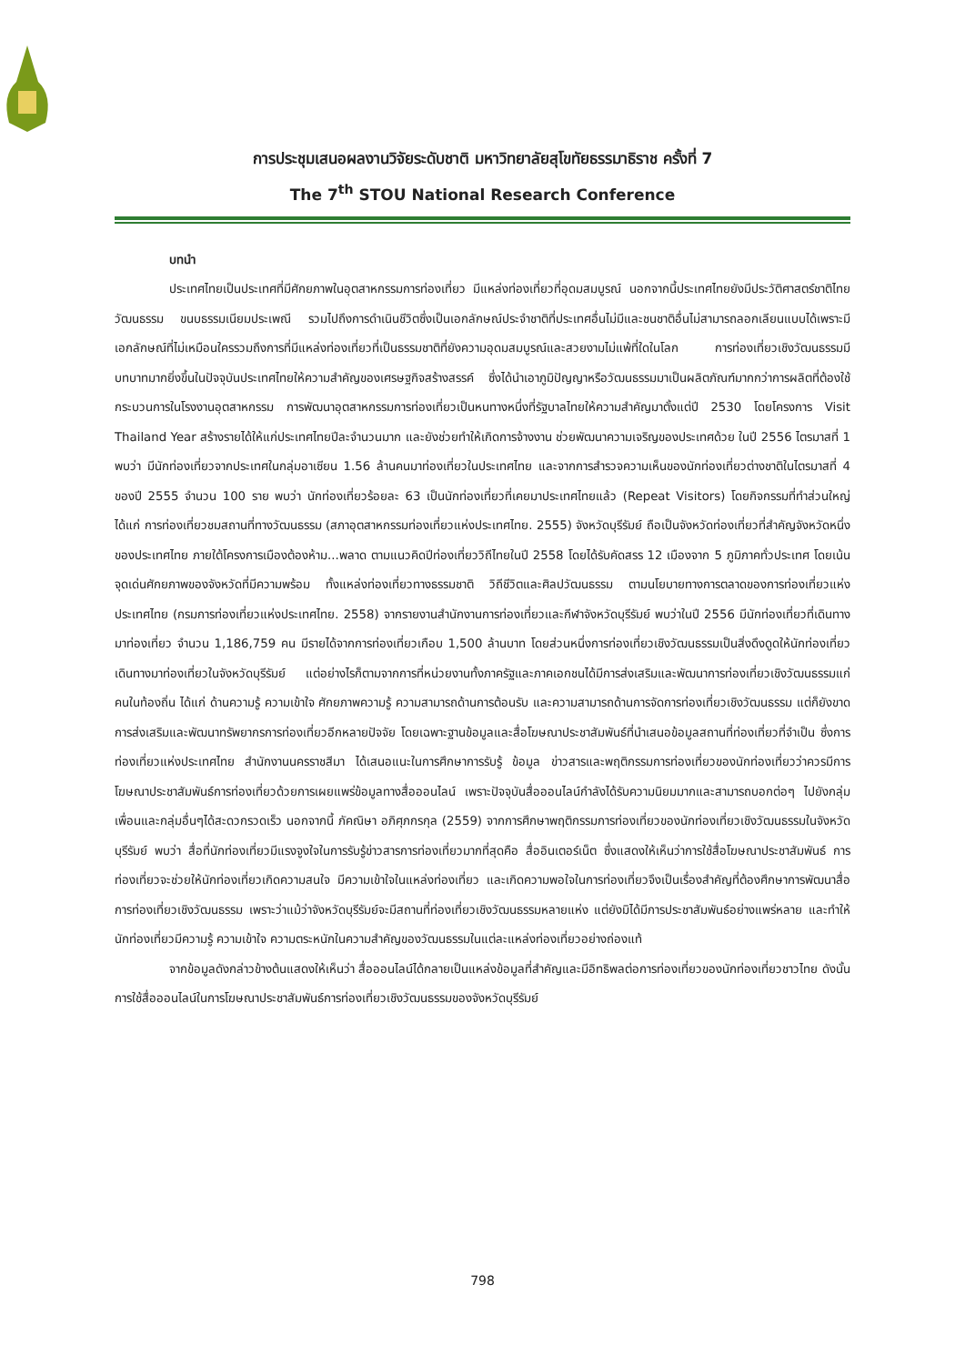การประชุมเสนอผลงานวิจัยระดับชาติ มหาวิทยาลัยสุโขทัยธรรมาธิราช ครั้งที่ 7
The 7<sup>th</sup> STOU National Research Conference
บทนำ
ประเทศไทยเป็นประเทศที่มีศักยภาพในอุตสาหกรรมการท่องเที่ยว มีแหล่งท่องเที่ยวที่อุดมสมบูรณ์ นอกจากนี้ประเทศไทยยังมีประวัติศาสตร์ชาติไทย วัฒนธรรม ขนบธรรมเนียมประเพณี รวมไปถึงการดำเนินชีวิตซึ่งเป็นเอกลักษณ์ประจำชาติที่ประเทศอื่นไม่มีและชนชาติอื่นไม่สามารถลอกเลียนแบบได้เพราะมีเอกลักษณ์ที่ไม่เหมือนใครรวมถึงการที่มีแหล่งท่องเที่ยวที่เป็นธรรมชาติที่ยังความอุดมสมบูรณ์และสวยงามไม่แพ้ที่ใดในโลก การท่องเที่ยวเชิงวัฒนธรรมมีบทบาทมากยิ่งขึ้นในปัจจุบันประเทศไทยให้ความสำคัญของเศรษฐกิจสร้างสรรค์ ซึ่งได้นำเอาภูมิปัญญาหรือวัฒนธรรมมาเป็นผลิตภัณฑ์มากกว่าการผลิตที่ต้องใช้กระบวนการในโรงงานอุตสาหกรรม การพัฒนาอุตสาหกรรมการท่องเที่ยวเป็นหนทางหนึ่งที่รัฐบาลไทยให้ความสำคัญมาตั้งแต่ปี 2530 โดยโครงการ Visit Thailand Year สร้างรายได้ให้แก่ประเทศไทยปีละจำนวนมาก และยังช่วยทำให้เกิดการจ้างงาน ช่วยพัฒนาความเจริญของประเทศด้วย ในปี 2556 ไตรมาสที่ 1 พบว่า มีนักท่องเที่ยวจากประเทศในกลุ่มอาเซียน 1.56 ล้านคนมาท่องเที่ยวในประเทศไทย และจากการสำรวจความเห็นของนักท่องเที่ยวต่างชาติในไตรมาสที่ 4 ของปี 2555 จำนวน 100 ราย พบว่า นักท่องเที่ยวร้อยละ 63 เป็นนักท่องเที่ยวที่เคยมาประเทศไทยแล้ว (Repeat Visitors) โดยกิจกรรมที่ทำส่วนใหญ่ ได้แก่ การท่องเที่ยวชมสถานที่ทางวัฒนธรรม (สภาอุตสาหกรรมท่องเที่ยวแห่งประเทศไทย. 2555) จังหวัดบุรีรัมย์ ถือเป็นจังหวัดท่องเที่ยวที่สำคัญจังหวัดหนึ่งของประเทศไทย ภายใต้โครงการเมืองต้องห้าม...พลาด ตามแนวคิดปีท่องเที่ยววิถีไทยในปี 2558 โดยได้รับคัดสรร 12 เมืองจาก 5 ภูมิภาคทั่วประเทศ โดยเน้นจุดเด่นศักยภาพของจังหวัดที่มีความพร้อม ทั้งแหล่งท่องเที่ยวทางธรรมชาติ วิถีชีวิตและศิลปวัฒนธรรม ตามนโยบายทางการตลาดของการท่องเที่ยวแห่งประเทศไทย (กรมการท่องเที่ยวแห่งประเทศไทย. 2558) จากรายงานสำนักงานการท่องเที่ยวและกีฬาจังหวัดบุรีรัมย์ พบว่าในปี 2556 มีนักท่องเที่ยวที่เดินทางมาท่องเที่ยว จำนวน 1,186,759 คน มีรายได้จากการท่องเที่ยวเกือบ 1,500 ล้านบาท โดยส่วนหนึ่งการท่องเที่ยวเชิงวัฒนธรรมเป็นสิ่งดึงดูดให้นักท่องเที่ยวเดินทางมาท่องเที่ยวในจังหวัดบุรีรัมย์ แต่อย่างไรก็ตามจากการที่หน่วยงานทั้งภาครัฐและภาคเอกชนได้มีการส่งเสริมและพัฒนาการท่องเที่ยวเชิงวัฒนธรรมแก่คนในท้องถิ่น ได้แก่ ด้านความรู้ ความเข้าใจ ศักยภาพความรู้ ความสามารถด้านการต้อนรับ และความสามารถด้านการจัดการท่องเที่ยวเชิงวัฒนธรรม แต่ก็ยังขาดการส่งเสริมและพัฒนาทรัพยากรการท่องเที่ยวอีกหลายปัจจัย โดยเฉพาะฐานข้อมูลและสื่อโฆษณาประชาสัมพันธ์ที่นำเสนอข้อมูลสถานที่ท่องเที่ยวที่จำเป็น ซึ่งการท่องเที่ยวแห่งประเทศไทย สำนักงานนครราชสีมา ได้เสนอแนะในการศึกษาการรับรู้ ข้อมูล ข่าวสารและพฤติกรรมการท่องเที่ยวของนักท่องเที่ยวว่าควรมีการโฆษณาประชาสัมพันธ์การท่องเที่ยวด้วยการเผยแพร่ข้อมูลทางสื่อออนไลน์ เพราะปัจจุบันสื่อออนไลน์กำลังได้รับความนิยมมากและสามารถบอกต่อๆ ไปยังกลุ่มเพื่อนและกลุ่มอื่นๆได้สะดวกรวดเร็ว นอกจากนี้ ภัคณิษา อภิศุภกรกุล (2559) จากการศึกษาพฤติกรรมการท่องเที่ยวของนักท่องเที่ยวเชิงวัฒนธรรมในจังหวัดบุรีรัมย์ พบว่า สื่อที่นักท่องเที่ยวมีแรงจูงใจในการรับรู้ข่าวสารการท่องเที่ยวมากที่สุดคือ สื่ออินเตอร์เน็ต ซึ่งแสดงให้เห็นว่าการใช้สื่อโฆษณาประชาสัมพันธ์ การท่องเที่ยวจะช่วยให้นักท่องเที่ยวเกิดความสนใจ มีความเข้าใจในแหล่งท่องเที่ยว และเกิดความพอใจในการท่องเที่ยวจึงเป็นเรื่องสำคัญที่ต้องศึกษาการพัฒนาสื่อการท่องเที่ยวเชิงวัฒนธรรม เพราะว่าแม้ว่าจังหวัดบุรีรัมย์จะมีสถานที่ท่องเที่ยวเชิงวัฒนธรรมหลายแห่ง แต่ยังมิได้มีการประชาสัมพันธ์อย่างแพร่หลาย และทำให้นักท่องเที่ยวมีความรู้ ความเข้าใจ ความตระหนักในความสำคัญของวัฒนธรรมในแต่ละแหล่งท่องเที่ยวอย่างถ่องแท้
จากข้อมูลดังกล่าวข้างต้นแสดงให้เห็นว่า สื่อออนไลน์ได้กลายเป็นแหล่งข้อมูลที่สำคัญและมีอิทธิพลต่อการท่องเที่ยวของนักท่องเที่ยวชาวไทย ดังนั้นการใช้สื่อออนไลน์ในการโฆษณาประชาสัมพันธ์การท่องเที่ยวเชิงวัฒนธรรมของจังหวัดบุรีรัมย์
798